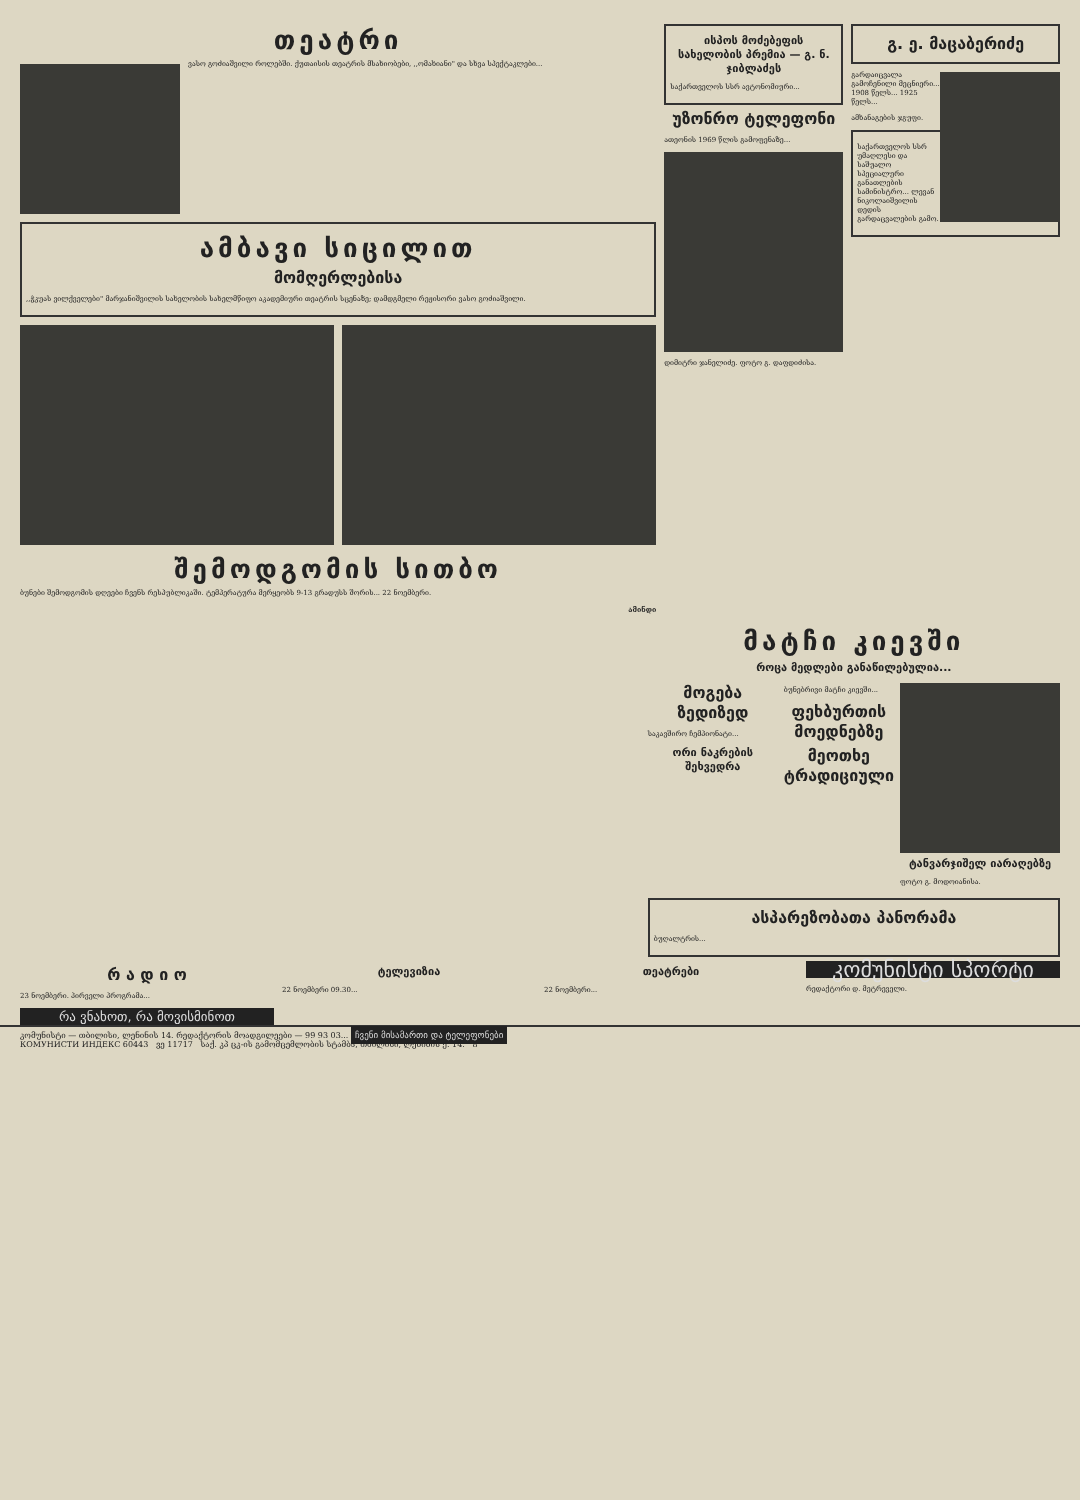თეატრი
ვასო გოძიაშვილი როლებში. ქუთაისის თეატრის მსახიობები, ,,ომახიანი" და სხვა სპექტაკლები...
ამბავი სიცილით
მომღერლებისა
,,ჭკუას ვილქველები" მარჯანიშვილის სახელობის სახელმწიფო აკადემიური თეატრის სცენაზე; დამდგმელი რეჟისორი ვასო გოძიაშვილი.
შემოდგომის სითბო
ბუნები შემოდგომის დღეები ჩვენს რესპუბლიკაში. ტემპერატურა მერყეობს 9-13 გრადუსს შორის... 22 ნოემბერი.
ამინდი
ისპოს მოძებეფის სახელობის პრემია — გ. ნ. ჯიბლაძეს
საქართველოს სსრ ავტონომიური...
უზონრო ტელეფონი
ათეონის 1969 წლის გამოფენაზე...
დიმიტრი ჯანელიძე. ფოტო გ. დაფდიძისა.
გ. ე. მაცაბერიძე
გარდაიცვალა გამოჩენილი მეცნიერი... 1908 წელს... 1925 წელს...
ამხანაგების ჯგუფი.
საქართველოს სსრ უმაღლესი და საშუალო სპეციალური განათლების სამინისტრო... ლევან ნიკოლაიშვილის დედის გარდაცვალების გამო.
მატჩი კიევში
როცა მედლები განაწილებულია...
მოგება ზედიზედ
საკავშირო ჩემპიონატი...
ორი ნაკრების შეხვედრა
ბუნებრივი მატჩი კიევში...
ფეხბურთის მოედნებზე
მეოთხე ტრადიციული
ტანვარჯიშელ იარაღებზე
ფოტო გ. მოდოიანისა.
ასპარეზობათა პანორამა
ბუღალტრის...
რ ა დ ი ო
23 ნოემბერი. პირველი პროგრამა...
რა ვნახოთ, რა მოვისმინოთ
ტელევიზია
22 ნოემბერი 09.30...
თეატრები
22 ნოემბერი...
კომუნისტი სპორტი
რედაქტორი დ. მეტრეველი.
კომუნისტი — თბილისი, ლენინის 14. რედაქტორის მოადგილეები — 99 93 03... ჩვენი მისამართი და ტელეფონები
КОМУНИСТИ ИНДЕКС 60443 ვე 11717 საქ. კპ ცკ-ის გამომცემლობის სტამბა, თბილისი, ლენინის ქ. 14. 8